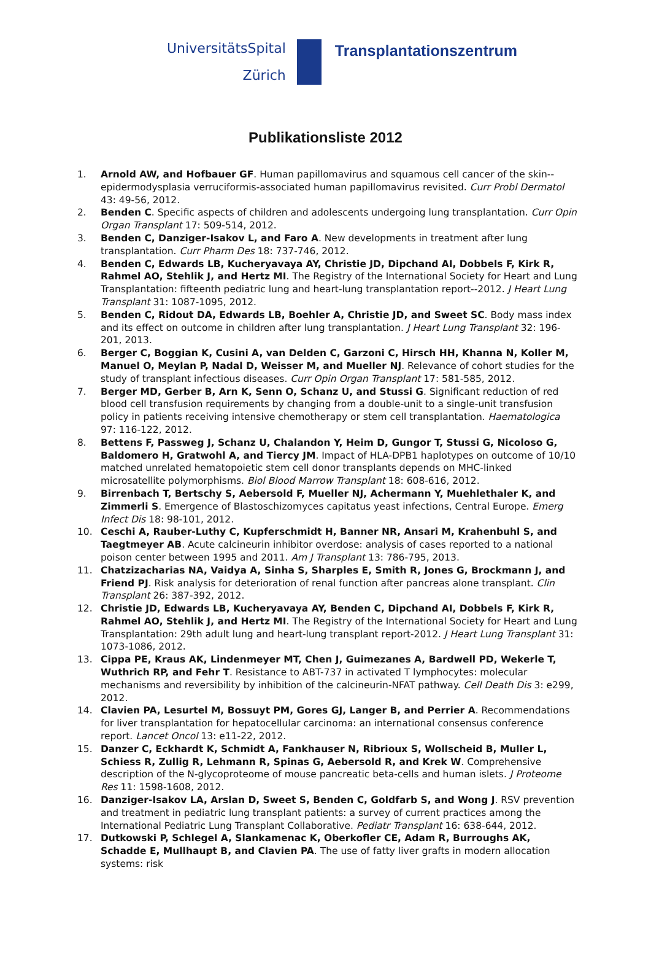UniversitätsSpital
Zürich
Transplantationszentrum
Publikationsliste 2012
1. Arnold AW, and Hofbauer GF. Human papillomavirus and squamous cell cancer of the skin--epidermodysplasia verruciformis-associated human papillomavirus revisited. Curr Probl Dermatol 43: 49-56, 2012.
2. Benden C. Specific aspects of children and adolescents undergoing lung transplantation. Curr Opin Organ Transplant 17: 509-514, 2012.
3. Benden C, Danziger-Isakov L, and Faro A. New developments in treatment after lung transplantation. Curr Pharm Des 18: 737-746, 2012.
4. Benden C, Edwards LB, Kucheryavaya AY, Christie JD, Dipchand AI, Dobbels F, Kirk R, Rahmel AO, Stehlik J, and Hertz MI. The Registry of the International Society for Heart and Lung Transplantation: fifteenth pediatric lung and heart-lung transplantation report--2012. J Heart Lung Transplant 31: 1087-1095, 2012.
5. Benden C, Ridout DA, Edwards LB, Boehler A, Christie JD, and Sweet SC. Body mass index and its effect on outcome in children after lung transplantation. J Heart Lung Transplant 32: 196-201, 2013.
6. Berger C, Boggian K, Cusini A, van Delden C, Garzoni C, Hirsch HH, Khanna N, Koller M, Manuel O, Meylan P, Nadal D, Weisser M, and Mueller NJ. Relevance of cohort studies for the study of transplant infectious diseases. Curr Opin Organ Transplant 17: 581-585, 2012.
7. Berger MD, Gerber B, Arn K, Senn O, Schanz U, and Stussi G. Significant reduction of red blood cell transfusion requirements by changing from a double-unit to a single-unit transfusion policy in patients receiving intensive chemotherapy or stem cell transplantation. Haematologica 97: 116-122, 2012.
8. Bettens F, Passweg J, Schanz U, Chalandon Y, Heim D, Gungor T, Stussi G, Nicoloso G, Baldomero H, Gratwohl A, and Tiercy JM. Impact of HLA-DPB1 haplotypes on outcome of 10/10 matched unrelated hematopoietic stem cell donor transplants depends on MHC-linked microsatellite polymorphisms. Biol Blood Marrow Transplant 18: 608-616, 2012.
9. Birrenbach T, Bertschy S, Aebersold F, Mueller NJ, Achermann Y, Muehlethaler K, and Zimmerli S. Emergence of Blastoschizomyces capitatus yeast infections, Central Europe. Emerg Infect Dis 18: 98-101, 2012.
10. Ceschi A, Rauber-Luthy C, Kupferschmidt H, Banner NR, Ansari M, Krahenbuhl S, and Taegtmeyer AB. Acute calcineurin inhibitor overdose: analysis of cases reported to a national poison center between 1995 and 2011. Am J Transplant 13: 786-795, 2013.
11. Chatzizacharias NA, Vaidya A, Sinha S, Sharples E, Smith R, Jones G, Brockmann J, and Friend PJ. Risk analysis for deterioration of renal function after pancreas alone transplant. Clin Transplant 26: 387-392, 2012.
12. Christie JD, Edwards LB, Kucheryavaya AY, Benden C, Dipchand AI, Dobbels F, Kirk R, Rahmel AO, Stehlik J, and Hertz MI. The Registry of the International Society for Heart and Lung Transplantation: 29th adult lung and heart-lung transplant report-2012. J Heart Lung Transplant 31: 1073-1086, 2012.
13. Cippa PE, Kraus AK, Lindenmeyer MT, Chen J, Guimezanes A, Bardwell PD, Wekerle T, Wuthrich RP, and Fehr T. Resistance to ABT-737 in activated T lymphocytes: molecular mechanisms and reversibility by inhibition of the calcineurin-NFAT pathway. Cell Death Dis 3: e299, 2012.
14. Clavien PA, Lesurtel M, Bossuyt PM, Gores GJ, Langer B, and Perrier A. Recommendations for liver transplantation for hepatocellular carcinoma: an international consensus conference report. Lancet Oncol 13: e11-22, 2012.
15. Danzer C, Eckhardt K, Schmidt A, Fankhauser N, Ribrioux S, Wollscheid B, Muller L, Schiess R, Zullig R, Lehmann R, Spinas G, Aebersold R, and Krek W. Comprehensive description of the N-glycoproteome of mouse pancreatic beta-cells and human islets. J Proteome Res 11: 1598-1608, 2012.
16. Danziger-Isakov LA, Arslan D, Sweet S, Benden C, Goldfarb S, and Wong J. RSV prevention and treatment in pediatric lung transplant patients: a survey of current practices among the International Pediatric Lung Transplant Collaborative. Pediatr Transplant 16: 638-644, 2012.
17. Dutkowski P, Schlegel A, Slankamenac K, Oberkofler CE, Adam R, Burroughs AK, Schadde E, Mullhaupt B, and Clavien PA. The use of fatty liver grafts in modern allocation systems: risk